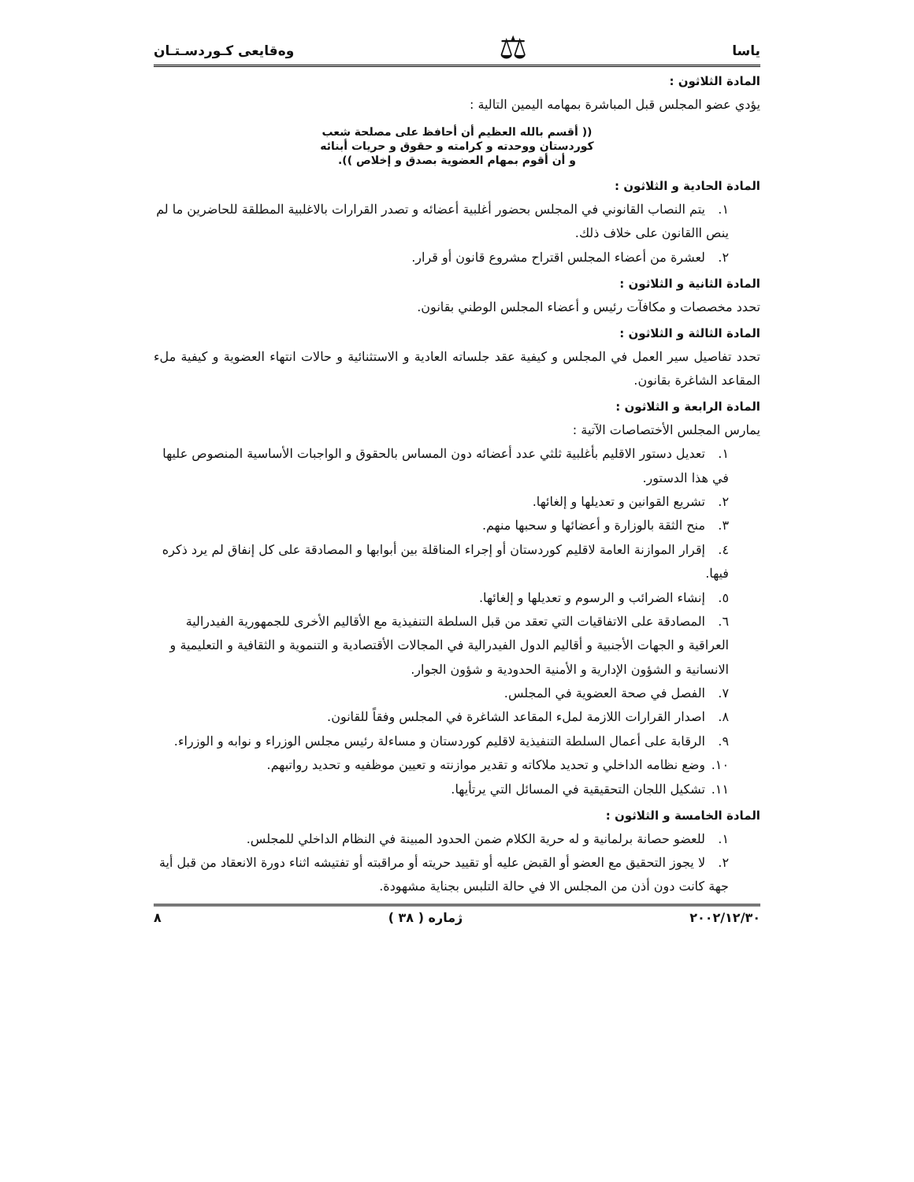ياسا ⚖ وەقايعی کـوردسـتـان
المادة الثلاثون :
يؤدي عضو المجلس قبل المباشرة بمهامه اليمين التالية :
(( أقسم بالله العظيم أن أحافظ على مصلحة شعب
كوردستان ووحدته و كرامته و حقوق و حريات أبنائه
و أن أقوم بمهام العضوية بصدق و إخلاص )).
المادة الحادية و الثلاثون :
١. يتم النصاب القانوني في المجلس بحضور أغلبية أعضائه و تصدر القرارات بالاغلبية المطلقة للحاضرين ما لم ينص االقانون على خلاف ذلك.
٢. لعشرة من أعضاء المجلس اقتراح مشروع قانون أو قرار.
المادة الثانية و الثلاثون :
تحدد مخصصات و مكافآت رئيس و أعضاء المجلس الوطني بقانون.
المادة الثالثة و الثلاثون :
تحدد تفاصيل سير العمل في المجلس و كيفية عقد جلساته العادية و الاستثنائية و حالات انتهاء العضوية و كيفية ملء المقاعد الشاغرة بقانون.
المادة الرابعة و الثلاثون :
يمارس المجلس الأختصاصات الآتية :
١. تعديل دستور الاقليم بأغلبية ثلثي عدد أعضائه دون المساس بالحقوق و الواجبات الأساسية المنصوص عليها في هذا الدستور.
٢. تشريع القوانين و تعديلها و إلغائها.
٣. منح الثقة بالوزارة و أعضائها و سحبها منهم.
٤. إقرار الموازنة العامة لاقليم كوردستان أو إجراء المناقلة بين أبوابها و المصادقة على كل إنفاق لم يرد ذكره فيها.
٥. إنشاء الضرائب و الرسوم و تعديلها و إلغائها.
٦. المصادقة على الاتفاقيات التي تعقد من قبل السلطة التنفيذية مع الأقاليم الأخرى للجمهورية الفيدرالية العراقية و الجهات الأجنبية و أقاليم الدول الفيدرالية في المجالات الأقتصادية و التنموية و الثقافية و التعليمية و الانسانية و الشؤون الإدارية و الأمنية الحدودية و شؤون الجوار.
٧. الفصل في صحة العضوية في المجلس.
٨. اصدار القرارات اللازمة لملء المقاعد الشاغرة في المجلس وفقاً للقانون.
٩. الرقابة على أعمال السلطة التنفيذية لاقليم كوردستان و مساءلة رئيس مجلس الوزراء و نوابه و الوزراء.
١٠. وضع نظامه الداخلي و تحديد ملاكاته و تقدير موازنته و تعيين موظفيه و تحديد رواتبهم.
١١. تشكيل اللجان التحقيقية في المسائل التي يرتأيها.
المادة الخامسة و الثلاثون :
١. للعضو حصانة برلمانية و له حرية الكلام ضمن الحدود المبينة في النظام الداخلي للمجلس.
٢. لا يجوز التحقيق مع العضو أو القبض عليه أو تقييد حريته أو مراقبته أو تفتيشه اثناء دورة الانعقاد من قبل أية جهة كانت دون أذن من المجلس الا في حالة التلبس بجناية مشهودة.
٢٠٠٢/١٢/٣٠ ژماره ( ٣٨ ) ٨